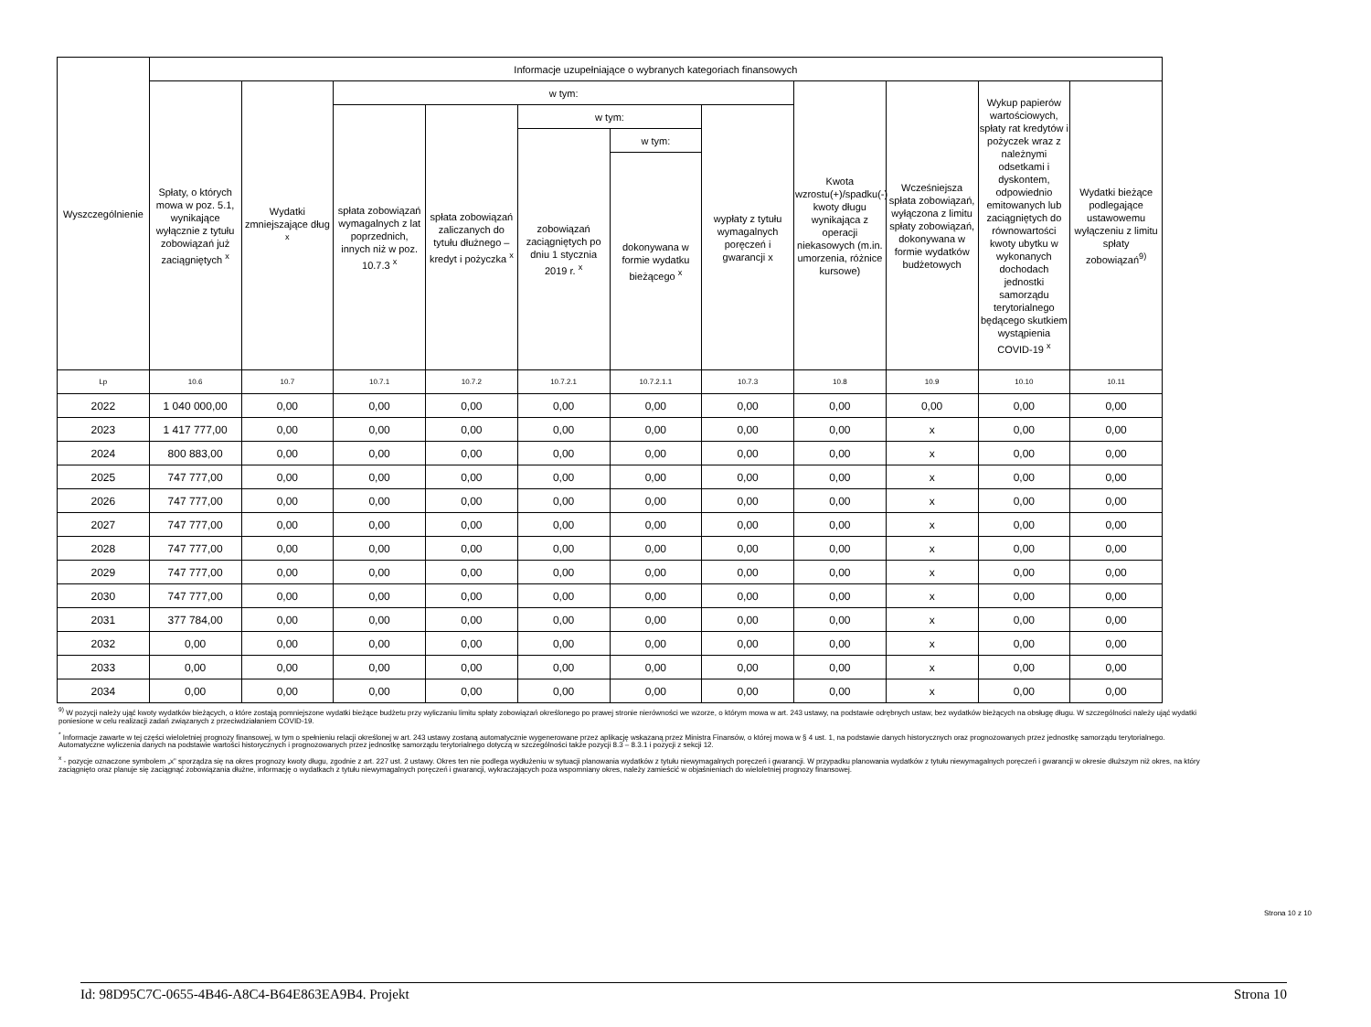| Wyszczególnienie | Informacje uzupełniające o wybranych kategoriach finansowych | | | | | | | | | | |
| --- | --- | --- | --- | --- | --- | --- | --- | --- | --- | --- | --- |
| | Spłaty, o których mowa w poz. 5.1, wynikające wyłącznie z tytułu zobowiązań już zaciągniętych <sup>x</sup> | Wydatki zmniejszające dług <sup>x</sup> | w tym: | | | | | Kwota wzrostu(+)/spadku(-) kwoty długu wynikająca z operacji niekasowych (m.in. umorzenia, różnice kursowe) | Wcześniejsza spłata zobowiązań, wyłączona z limitu spłaty zobowiązań, dokonywana w formie wydatków budżetowych | Wykup papierów wartościowych, spłaty rat kredytów i pożyczek wraz z należnymi odsetkami i dyskontem, odpowiednio emitowanych lub zaciągniętych do równowartości kwoty ubytku w wykonanych dochodach jednostki samorządu terytorialnego będącego skutkiem wystąpienia COVID-19 <sup>x</sup> | Wydatki bieżące podlegające ustawowemu wyłączeniu z limitu spłaty zobowiązań<sup>9)</sup> |
| | | | spłata zobowiązań wymagalnych z lat poprzednich, innych niż w poz. 10.7.3 <sup>x</sup> | spłata zobowiązań zaliczanych do tytułu dłużnego – kredyt i pożyczka <sup>x</sup> | w tym: | | wypłaty z tytułu wymagalnych poręczeń i gwarancji x | | | | |
| | | | | | zobowiązań zaciągniętych po dniu 1 stycznia 2019 r. <sup>x</sup> | w tym: | | | | | |
| | | | | | | dokonywana w formie wydatku bieżącego <sup>x</sup> | | | | | |
| Lp | 10.6 | 10.7 | 10.7.1 | 10.7.2 | 10.7.2.1 | 10.7.2.1.1 | 10.7.3 | 10.8 | 10.9 | 10.10 | 10.11 |
| 2022 | 1 040 000,00 | 0,00 | 0,00 | 0,00 | 0,00 | 0,00 | 0,00 | 0,00 | 0,00 | 0,00 | 0,00 |
| 2023 | 1 417 777,00 | 0,00 | 0,00 | 0,00 | 0,00 | 0,00 | 0,00 | 0,00 | x | 0,00 | 0,00 |
| 2024 | 800 883,00 | 0,00 | 0,00 | 0,00 | 0,00 | 0,00 | 0,00 | 0,00 | x | 0,00 | 0,00 |
| 2025 | 747 777,00 | 0,00 | 0,00 | 0,00 | 0,00 | 0,00 | 0,00 | 0,00 | x | 0,00 | 0,00 |
| 2026 | 747 777,00 | 0,00 | 0,00 | 0,00 | 0,00 | 0,00 | 0,00 | 0,00 | x | 0,00 | 0,00 |
| 2027 | 747 777,00 | 0,00 | 0,00 | 0,00 | 0,00 | 0,00 | 0,00 | 0,00 | x | 0,00 | 0,00 |
| 2028 | 747 777,00 | 0,00 | 0,00 | 0,00 | 0,00 | 0,00 | 0,00 | 0,00 | x | 0,00 | 0,00 |
| 2029 | 747 777,00 | 0,00 | 0,00 | 0,00 | 0,00 | 0,00 | 0,00 | 0,00 | x | 0,00 | 0,00 |
| 2030 | 747 777,00 | 0,00 | 0,00 | 0,00 | 0,00 | 0,00 | 0,00 | 0,00 | x | 0,00 | 0,00 |
| 2031 | 377 784,00 | 0,00 | 0,00 | 0,00 | 0,00 | 0,00 | 0,00 | 0,00 | x | 0,00 | 0,00 |
| 2032 | 0,00 | 0,00 | 0,00 | 0,00 | 0,00 | 0,00 | 0,00 | 0,00 | x | 0,00 | 0,00 |
| 2033 | 0,00 | 0,00 | 0,00 | 0,00 | 0,00 | 0,00 | 0,00 | 0,00 | x | 0,00 | 0,00 |
| 2034 | 0,00 | 0,00 | 0,00 | 0,00 | 0,00 | 0,00 | 0,00 | 0,00 | x | 0,00 | 0,00 |
<sup>9)</sup> W pozycji należy ująć kwoty wydatków bieżących, o które zostają pomniejszone wydatki bieżące budżetu przy wyliczaniu limitu spłaty zobowiązań określonego po prawej stronie nierówności we wzorze, o którym mowa w art. 243 ustawy, na podstawie odrębnych ustaw, bez wydatków bieżących na obsługę długu. W szczególności należy ująć wydatki poniesione w celu realizacji zadań związanych z przeciwdziałaniem COVID-19.
<sup>*</sup> Informacje zawarte w tej części wieloletniej prognozy finansowej, w tym o spełnieniu relacji określonej w art. 243 ustawy zostaną automatycznie wygenerowane przez aplikację wskazaną przez Ministra Finansów, o której mowa w § 4 ust. 1, na podstawie danych historycznych oraz prognozowanych przez jednostkę samorządu terytorialnego. Automatyczne wyliczenia danych na podstawie wartości historycznych i prognozowanych przez jednostkę samorządu terytorialnego dotyczą w szczególności także pozycji 8.3 – 8.3.1 i pozycji z sekcji 12.
<sup>x</sup> - pozycje oznaczone symbolem „x” sporządza się na okres prognozy kwoty długu, zgodnie z art. 227 ust. 2 ustawy. Okres ten nie podlega wydłużeniu w sytuacji planowania wydatków z tytułu niewymagalnych poręczeń i gwarancji. W przypadku planowania wydatków z tytułu niewymagalnych poręczeń i gwarancji w okresie dłuższym niż okres, na który zaciągnięto oraz planuje się zaciągnąć zobowiązania dłużne, informację o wydatkach z tytułu niewymagalnych poręczeń i gwarancji, wykraczających poza wspomniany okres, należy zamieścić w objaśnieniach do wieloletniej prognozy finansowej.
Strona 10 z 10
Id: 98D95C7C-0655-4B46-A8C4-B64E863EA9B4. Projekt Strona 10